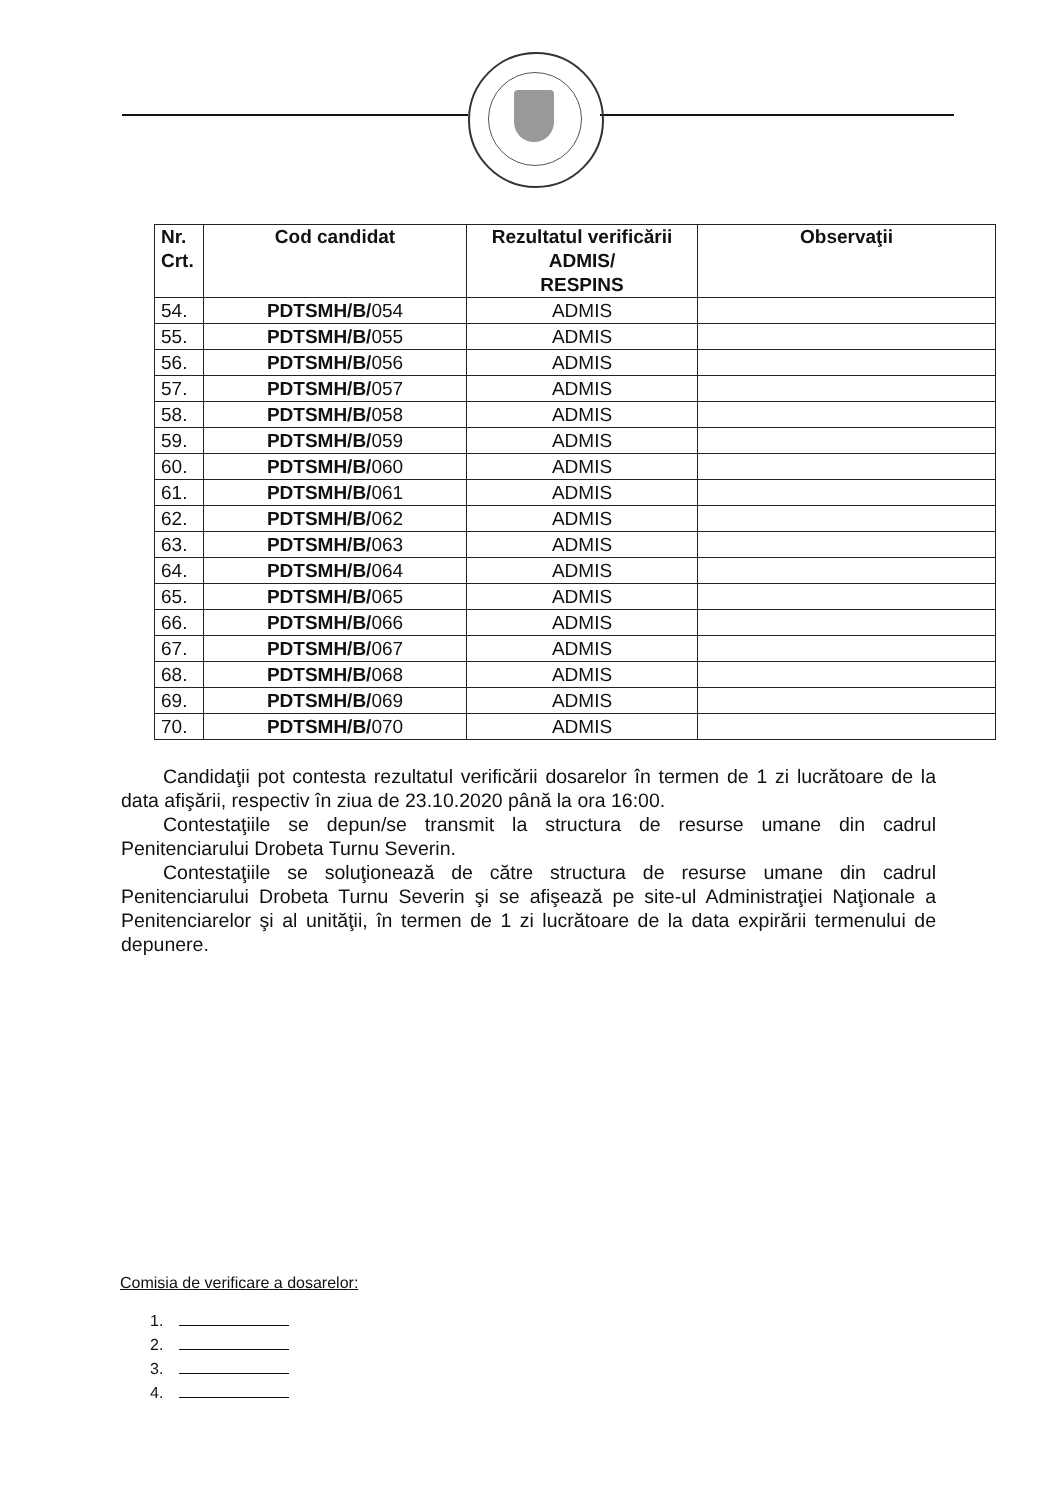| Nr. Crt. | Cod candidat | Rezultatul verificării ADMIS/ RESPINS | Observaţii |
| --- | --- | --- | --- |
| 54. | PDTSMH/B/ 054 | ADMIS | |
| 55. | PDTSMH/B/ 055 | ADMIS | |
| 56. | PDTSMH/B/ 056 | ADMIS | |
| 57. | PDTSMH/B/ 057 | ADMIS | |
| 58. | PDTSMH/B/ 058 | ADMIS | |
| 59. | PDTSMH/B/ 059 | ADMIS | |
| 60. | PDTSMH/B/ 060 | ADMIS | |
| 61. | PDTSMH/B/ 061 | ADMIS | |
| 62. | PDTSMH/B/ 062 | ADMIS | |
| 63. | PDTSMH/B/ 063 | ADMIS | |
| 64. | PDTSMH/B/ 064 | ADMIS | |
| 65. | PDTSMH/B/ 065 | ADMIS | |
| 66. | PDTSMH/B/ 066 | ADMIS | |
| 67. | PDTSMH/B/ 067 | ADMIS | |
| 68. | PDTSMH/B/ 068 | ADMIS | |
| 69. | PDTSMH/B/ 069 | ADMIS | |
| 70. | PDTSMH/B/ 070 | ADMIS | |
Candidaţii pot contesta rezultatul verificării dosarelor în termen de 1 zi lucrătoare de la data afişării, respectiv în ziua de 23.10.2020 până la ora 16:00.
Contestaţiile se depun/se transmit la structura de resurse umane din cadrul Penitenciarului Drobeta Turnu Severin.
Contestaţiile se soluţionează de către structura de resurse umane din cadrul Penitenciarului Drobeta Turnu Severin şi se afişează pe site-ul Administraţiei Naţionale a Penitenciarelor şi al unităţii, în termen de 1 zi lucrătoare de la data expirării termenului de depunere.
Comisia de verificare a dosarelor:
1.
2.
3.
4.